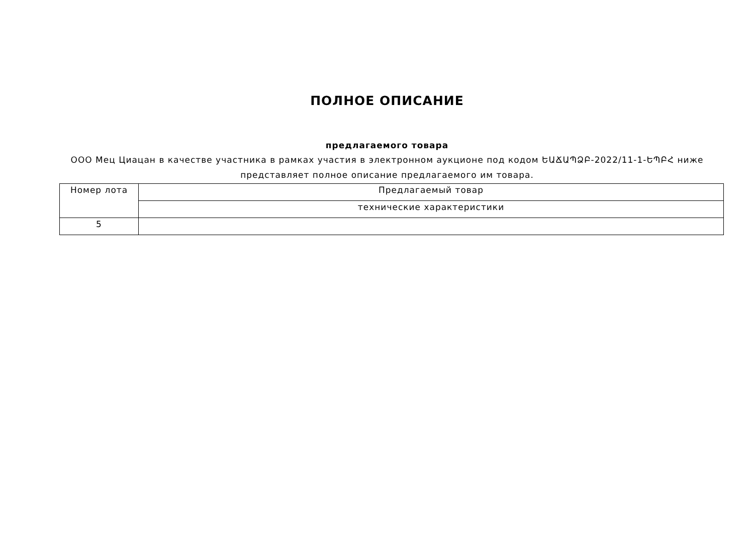ПОЛНОЕ ОПИСАНИЕ
предлагаемого товара
ООО Мец Циацан в качестве участника в рамках участия в электронном аукционе под кодом ԵԱՃԱՊՁԲ-2022/11-1-ԵՊԲՀ ниже представляет полное описание предлагаемого им товара.
| Номер лота | Предлагаемый товар |
| --- | --- |
| | технические характеристики |
| 5 | |